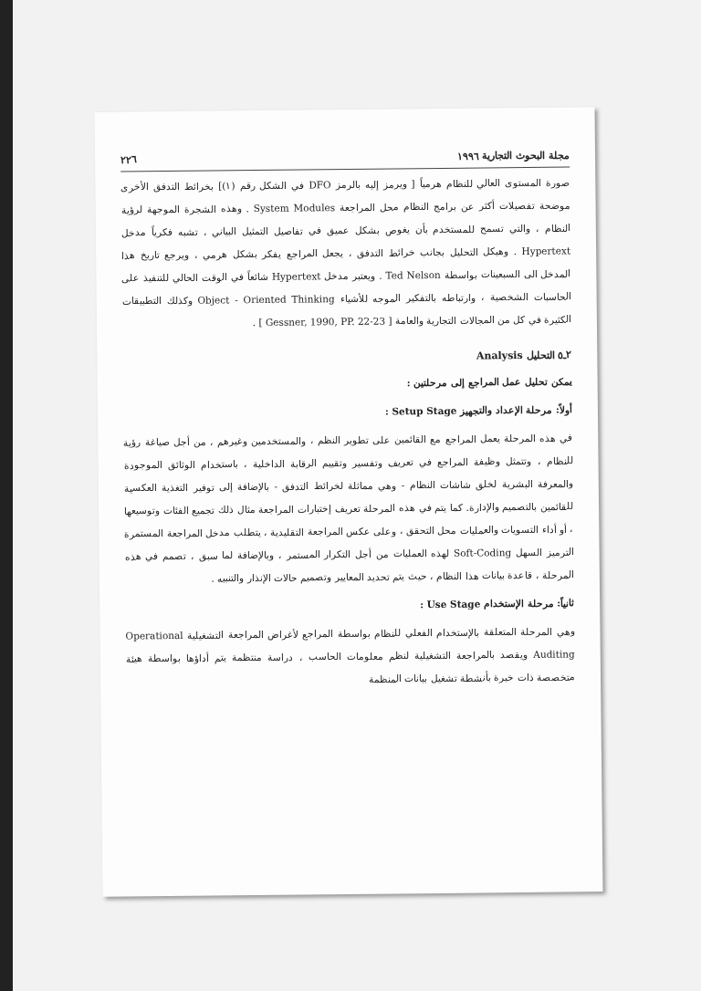مجلة البحوث التجارية ١٩٩٦ ٢٢٦
صورة المستوى العالي للنظام هرمياً [ ويرمز إليه بالرمز DFO في الشكل رقم (١)] بخرائط التدفق الأخرى موضحة تفصيلات أكثر عن برامج النظام محل المراجعة System Modules . وهذه الشجرة الموجهة لرؤية النظام ، والتي تسمح للمستخدم بأن يغوص بشكل عميق في تفاصيل التمثيل البياني ، تشبه فكرياً مدخل Hypertext . وهيكل التحليل بجانب خرائط التدفق ، يجعل المراجع يفكر بشكل هرمي ، ويرجع تاريخ هذا المدخل الى السبعينات بواسطة Ted Nelson . ويعتبر مدخل Hypertext شائعاً في الوقت الحالي للتنفيذ على الحاسبات الشخصية ، وارتباطه بالتفكير الموجه للأشياء Object - Oriented Thinking وكذلك التطبيقات الكثيرة في كل من المجالات التجارية والعامة [ Gessner, 1990, PP. 22-23 ] .
٢ـ٥ التحليل Analysis
يمكن تحليل عمل المراجع إلى مرحلتين :
أولاً: مرحلة الإعداد والتجهيز Setup Stage :
في هذه المرحلة يعمل المراجع مع القائمين على تطوير النظم ، والمستخدمين وغيرهم ، من أجل صياغة رؤية للنظام ، وتتمثل وظيفة المراجع في تعريف وتفسير وتقييم الرقابة الداخلية ، باستخدام الوثائق الموجودة والمعرفة البشرية لخلق شاشات النظام - وهي مماثلة لخرائط التدفق - بالإضافة إلى توفير التغذية العكسية للقائمين بالتصميم والإدارة. كما يتم في هذه المرحلة تعريف إختبارات المراجعة مثال ذلك تجميع الفئات وتوسيعها ، أو أداء التسويات والعمليات محل التحقق ، وعلى عكس المراجعة التقليدية ، يتطلب مدخل المراجعة المستمرة الترميز السهل Soft-Coding لهذه العمليات من أجل التكرار المستمر ، وبالإضافة لما سبق ، تصمم في هذه المرحلة ، قاعدة بيانات هذا النظام ، حيث يتم تحديد المعايير وتصميم حالات الإنذار والتنبيه .
ثانياً: مرحلة الإستخدام Use Stage :
وهي المرحلة المتعلقة بالإستخدام الفعلي للنظام بواسطة المراجع لأغراض المراجعة التشغيلية Operational Auditing ويقصد بالمراجعة التشغيلية لنظم معلومات الحاسب ، دراسة منتظمة يتم أداؤها بواسطة هيئة متخصصة ذات خبرة بأنشطة تشغيل بيانات المنظمة